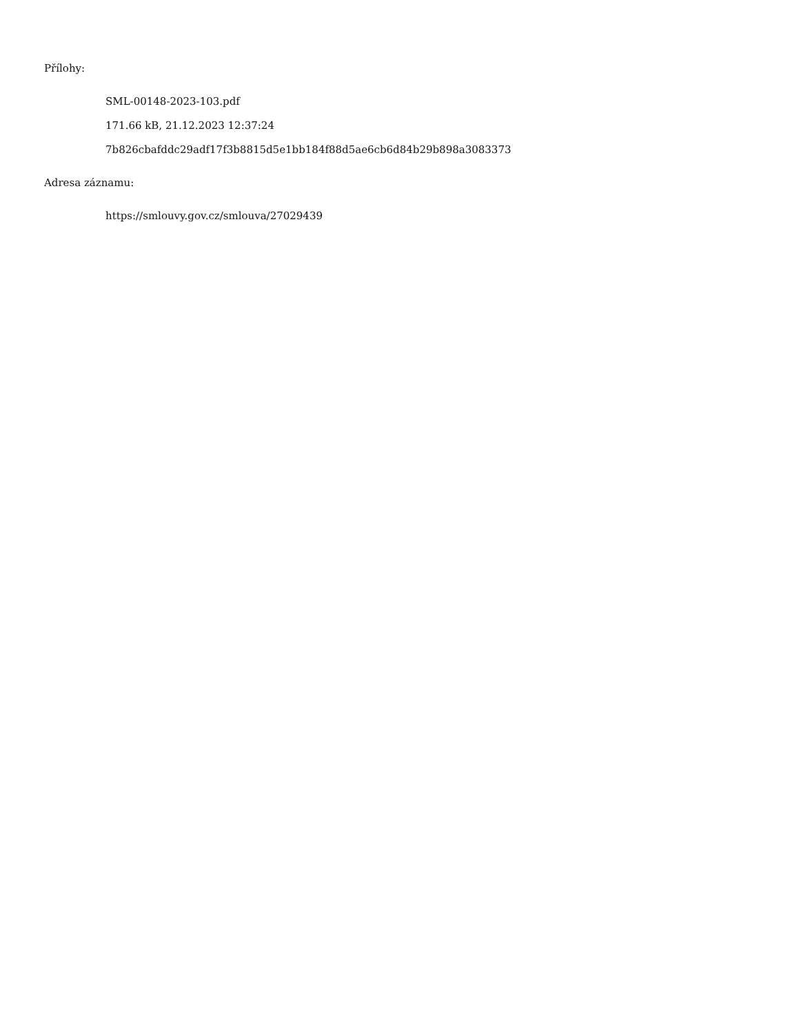Přílohy:
SML-00148-2023-103.pdf
171.66 kB, 21.12.2023 12:37:24
7b826cbafddc29adf17f3b8815d5e1bb184f88d5ae6cb6d84b29b898a3083373
Adresa záznamu:
https://smlouvy.gov.cz/smlouva/27029439